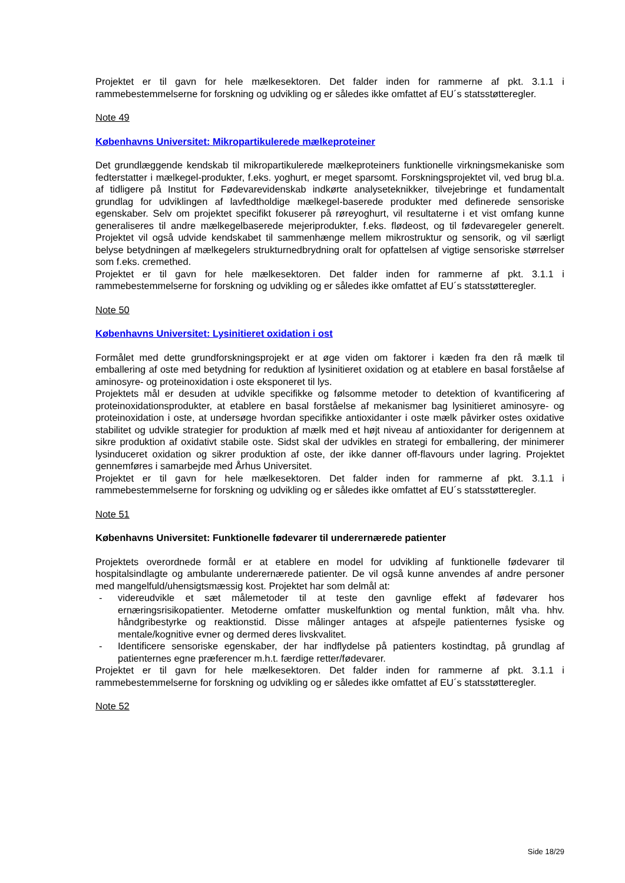Projektet er til gavn for hele mælkesektoren. Det falder inden for rammerne af pkt. 3.1.1 i rammebestemmelserne for forskning og udvikling og er således ikke omfattet af EU´s statsstøtteregler.
Note 49
Københavns Universitet: Mikropartikulerede mælkeproteiner
Det grundlæggende kendskab til mikropartikulerede mælkeproteiners funktionelle virkningsmekaniske som fedterstatter i mælkegel-produkter, f.eks. yoghurt, er meget sparsomt. Forskningsprojektet vil, ved brug bl.a. af tidligere på Institut for Fødevarevidenskab indkørte analyseteknikker, tilvejebringe et fundamentalt grundlag for udviklingen af lavfedtholdige mælkegel-baserede produkter med definerede sensoriske egenskaber. Selv om projektet specifikt fokuserer på røreyoghurt, vil resultaterne i et vist omfang kunne generaliseres til andre mælkegelbaserede mejeriprodukter, f.eks. flødeost, og til fødevaregeler generelt. Projektet vil også udvide kendskabet til sammenhænge mellem mikrostruktur og sensorik, og vil særligt belyse betydningen af mælkegelers strukturnedbrydning oralt for opfattelsen af vigtige sensoriske størrelser som f.eks. cremethed.
Projektet er til gavn for hele mælkesektoren. Det falder inden for rammerne af pkt. 3.1.1 i rammebestemmelserne for forskning og udvikling og er således ikke omfattet af EU´s statsstøtteregler.
Note 50
Københavns Universitet: Lysinitieret oxidation i ost
Formålet med dette grundforskningsprojekt er at øge viden om faktorer i kæden fra den rå mælk til emballering af oste med betydning for reduktion af lysinitieret oxidation og at etablere en basal forståelse af aminosyre- og proteinoxidation i oste eksponeret til lys.
Projektets mål er desuden at udvikle specifikke og følsomme metoder to detektion of kvantificering af proteinoxidationsprodukter, at etablere en basal forståelse af mekanismer bag lysinitieret aminosyre- og proteinoxidation i oste, at undersøge hvordan specifikke antioxidanter i oste mælk påvirker ostes oxidative stabilitet og udvikle strategier for produktion af mælk med et højt niveau af antioxidanter for derigennem at sikre produktion af oxidativt stabile oste. Sidst skal der udvikles en strategi for emballering, der minimerer lysinduceret oxidation og sikrer produktion af oste, der ikke danner off-flavours under lagring. Projektet gennemføres i samarbejde med Århus Universitet.
Projektet er til gavn for hele mælkesektoren. Det falder inden for rammerne af pkt. 3.1.1 i rammebestemmelserne for forskning og udvikling og er således ikke omfattet af EU´s statsstøtteregler.
Note 51
Københavns Universitet: Funktionelle fødevarer til underernærede patienter
Projektets overordnede formål er at etablere en model for udvikling af funktionelle fødevarer til hospitalsindlagte og ambulante underernærede patienter. De vil også kunne anvendes af andre personer med mangelfuld/uhensigtsmæssig kost. Projektet har som delmål at:
- videreudvikle et sæt målemetoder til at teste den gavnlige effekt af fødevarer hos ernæringsrisikopatienter. Metoderne omfatter muskelfunktion og mental funktion, målt vha. hhv. håndgribestyrke og reaktionstid. Disse målinger antages at afspejle patienternes fysiske og mentale/kognitive evner og dermed deres livskvalitet.
- Identificere sensoriske egenskaber, der har indflydelse på patienters kostindtag, på grundlag af patienternes egne præferencer m.h.t. færdige retter/fødevarer.
Projektet er til gavn for hele mælkesektoren. Det falder inden for rammerne af pkt. 3.1.1 i rammebestemmelserne for forskning og udvikling og er således ikke omfattet af EU´s statsstøtteregler.
Note 52
Side 18/29